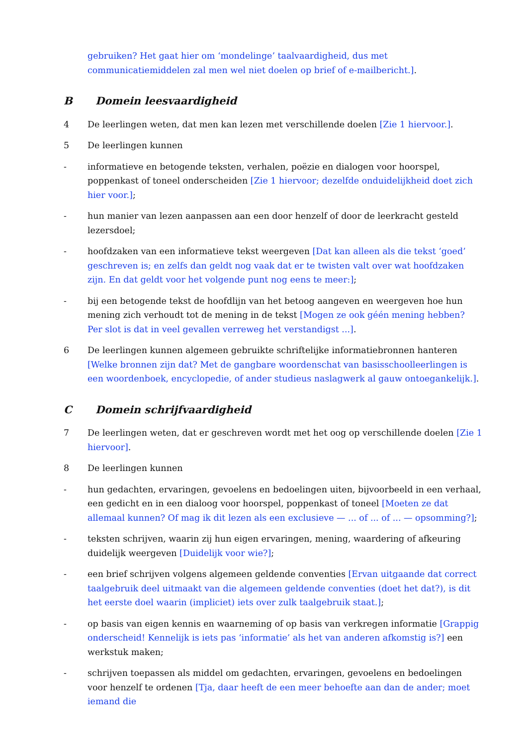gebruiken? Het gaat hier om ‘mondelinge’ taalvaardigheid, dus met communicatiemiddelen zal men wel niet doelen op brief of e-mailbericht.].
B Domein leesvaardigheid
4 De leerlingen weten, dat men kan lezen met verschillende doelen [Zie 1 hiervoor.].
5 De leerlingen kunnen
- informatieve en betogende teksten, verhalen, poëzie en dialogen voor hoorspel, poppenkast of toneel onderscheiden [Zie 1 hiervoor; dezelfde onduidelijkheid doet zich hier voor.];
- hun manier van lezen aanpassen aan een door henzelf of door de leerkracht gesteld lezersdoel;
- hoofdzaken van een informatieve tekst weergeven [Dat kan alleen als die tekst ‘goed’ geschreven is; en zelfs dan geldt nog vaak dat er te twisten valt over wat hoofdzaken zijn. En dat geldt voor het volgende punt nog eens te meer:];
- bij een betogende tekst de hoofdlijn van het betoog aangeven en weergeven hoe hun mening zich verhoudt tot de mening in de tekst [Mogen ze ook géén mening hebben? Per slot is dat in veel gevallen verreweg het verstandigst ...].
6 De leerlingen kunnen algemeen gebruikte schriftelijke informatiebronnen hanteren [Welke bronnen zijn dat? Met de gangbare woordenschat van basisschoolleerlingen is een woordenboek, encyclopedie, of ander studieus naslagwerk al gauw ontoegankelijk.].
C Domein schrijfvaardigheid
7 De leerlingen weten, dat er geschreven wordt met het oog op verschillende doelen [Zie 1 hiervoor].
8 De leerlingen kunnen
- hun gedachten, ervaringen, gevoelens en bedoelingen uiten, bijvoorbeeld in een verhaal, een gedicht en in een dialoog voor hoorspel, poppenkast of toneel [Moeten ze dat allemaal kunnen? Of mag ik dit lezen als een exclusieve — ... of ... of ... — opsomming?];
- teksten schrijven, waarin zij hun eigen ervaringen, mening, waardering of afkeuring duidelijk weergeven [Duidelijk voor wie?];
- een brief schrijven volgens algemeen geldende conventies [Ervan uitgaande dat correct taalgebruik deel uitmaakt van die algemeen geldende conventies (doet het dat?), is dit het eerste doel waarin (impliciet) iets over zulk taalgebruik staat.];
- op basis van eigen kennis en waarneming of op basis van verkregen informatie [Grappig onderscheid! Kennelijk is iets pas ‘informatie’ als het van anderen afkomstig is?] een werkstuk maken;
- schrijven toepassen als middel om gedachten, ervaringen, gevoelens en bedoelingen voor henzelf te ordenen [Tja, daar heeft de een meer behoefte aan dan de ander; moet iemand die